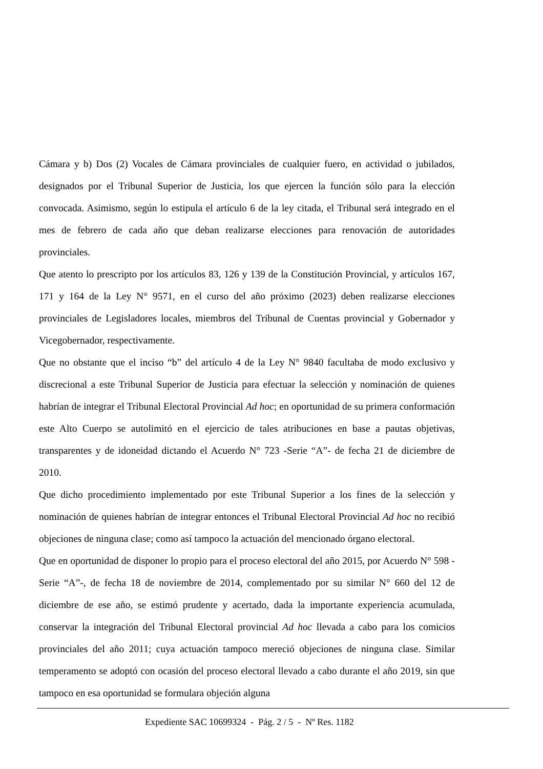Cámara y b) Dos (2) Vocales de Cámara provinciales de cualquier fuero, en actividad o jubilados, designados por el Tribunal Superior de Justicia, los que ejercen la función sólo para la elección convocada. Asimismo, según lo estipula el artículo 6 de la ley citada, el Tribunal será integrado en el mes de febrero de cada año que deban realizarse elecciones para renovación de autoridades provinciales.
Que atento lo prescripto por los artículos 83, 126 y 139 de la Constitución Provincial, y artículos 167, 171 y 164 de la Ley N° 9571, en el curso del año próximo (2023) deben realizarse elecciones provinciales de Legisladores locales, miembros del Tribunal de Cuentas provincial y Gobernador y Vicegobernador, respectivamente.
Que no obstante que el inciso “b” del artículo 4 de la Ley N° 9840 facultaba de modo exclusivo y discrecional a este Tribunal Superior de Justicia para efectuar la selección y nominación de quienes habrían de integrar el Tribunal Electoral Provincial Ad hoc; en oportunidad de su primera conformación este Alto Cuerpo se autolimitó en el ejercicio de tales atribuciones en base a pautas objetivas, transparentes y de idoneidad dictando el Acuerdo N° 723 -Serie “A”- de fecha 21 de diciembre de 2010.
Que dicho procedimiento implementado por este Tribunal Superior a los fines de la selección y nominación de quienes habrían de integrar entonces el Tribunal Electoral Provincial Ad hoc no recibió objeciones de ninguna clase; como así tampoco la actuación del mencionado órgano electoral.
Que en oportunidad de disponer lo propio para el proceso electoral del año 2015, por Acuerdo N° 598 -Serie “A”-, de fecha 18 de noviembre de 2014, complementado por su similar N° 660 del 12 de diciembre de ese año, se estimó prudente y acertado, dada la importante experiencia acumulada, conservar la integración del Tribunal Electoral provincial Ad hoc llevada a cabo para los comicios provinciales del año 2011; cuya actuación tampoco mereció objeciones de ninguna clase. Similar temperamento se adoptó con ocasión del proceso electoral llevado a cabo durante el año 2019, sin que tampoco en esa oportunidad se formulara objeción alguna
Expediente SAC 10699324 - Pág. 2 / 5 - Nº Res. 1182